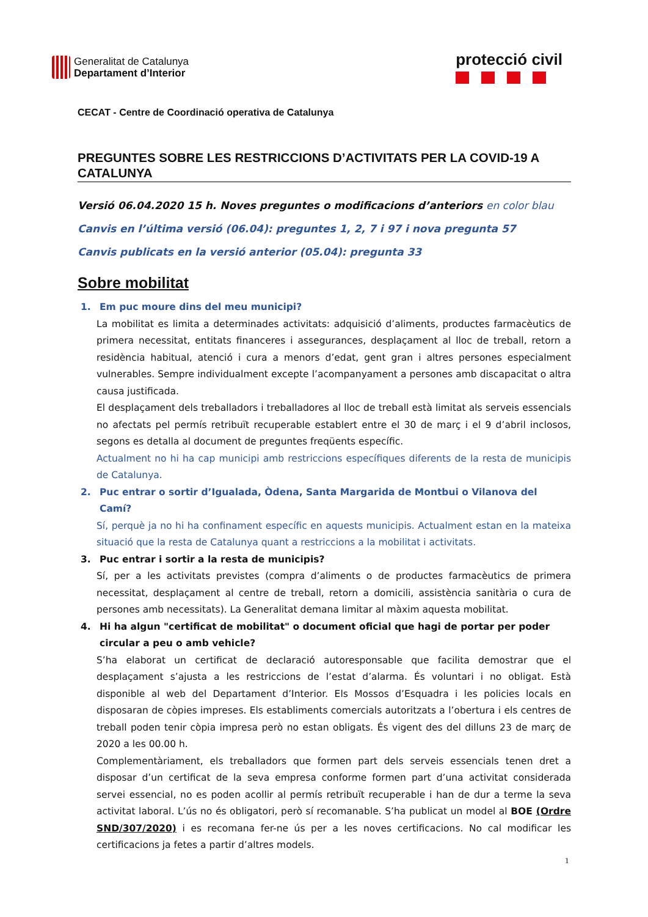Generalitat de Catalunya
Departament d’Interior
protecció civil
CECAT - Centre de Coordinació operativa de Catalunya
PREGUNTES SOBRE LES RESTRICCIONS D’ACTIVITATS PER LA COVID-19 A CATALUNYA
Versió 06.04.2020 15 h. Noves preguntes o modificacions d’anteriors en color blau
Canvis en l’última versió (06.04): preguntes 1, 2, 7 i 97 i nova pregunta 57
Canvis publicats en la versió anterior (05.04): pregunta 33
Sobre mobilitat
1. Em puc moure dins del meu municipi?
La mobilitat es limita a determinades activitats: adquisició d’aliments, productes farmacèutics de primera necessitat, entitats financeres i assegurances, desplaçament al lloc de treball, retorn a residència habitual, atenció i cura a menors d’edat, gent gran i altres persones especialment vulnerables. Sempre individualment excepte l’acompanyament a persones amb discapacitat o altra causa justificada.
El desplaçament dels treballadors i treballadores al lloc de treball està limitat als serveis essencials no afectats pel permís retribuït recuperable establert entre el 30 de març i el 9 d’abril inclosos, segons es detalla al document de preguntes freqüents específic.
Actualment no hi ha cap municipi amb restriccions específiques diferents de la resta de municipis de Catalunya.
2. Puc entrar o sortir d’Igualada, Òdena, Santa Margarida de Montbui o Vilanova del Camí?
Sí, perquè ja no hi ha confinament específic en aquests municipis. Actualment estan en la mateixa situació que la resta de Catalunya quant a restriccions a la mobilitat i activitats.
3. Puc entrar i sortir a la resta de municipis?
Sí, per a les activitats previstes (compra d’aliments o de productes farmacèutics de primera necessitat, desplaçament al centre de treball, retorn a domicili, assistència sanitària o cura de persones amb necessitats). La Generalitat demana limitar al màxim aquesta mobilitat.
4. Hi ha algun "certificat de mobilitat" o document oficial que hagi de portar per poder circular a peu o amb vehicle?
S’ha elaborat un certificat de declaració autoresponsable que facilita demostrar que el desplaçament s’ajusta a les restriccions de l’estat d’alarma. És voluntari i no obligat. Està disponible al web del Departament d’Interior. Els Mossos d’Esquadra i les policies locals en disposaran de còpies impreses. Els establiments comercials autoritzats a l’obertura i els centres de treball poden tenir còpia impresa però no estan obligats. És vigent des del dilluns 23 de març de 2020 a les 00.00 h.
Complementàriament, els treballadors que formen part dels serveis essencials tenen dret a disposar d’un certificat de la seva empresa conforme formen part d’una activitat considerada servei essencial, no es poden acollir al permís retribuït recuperable i han de dur a terme la seva activitat laboral. L’ús no és obligatori, però sí recomanable. S’ha publicat un model al BOE (Ordre SND/307/2020) i es recomana fer-ne ús per a les noves certificacions. No cal modificar les certificacions ja fetes a partir d’altres models.
1